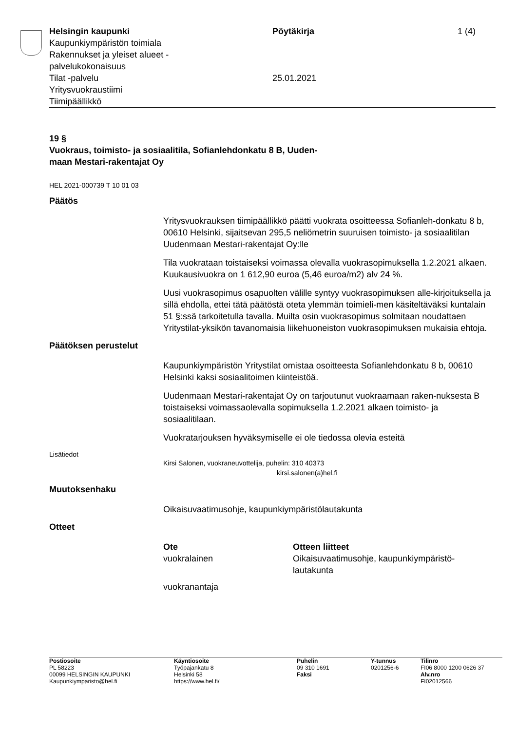| Helsingin kaupunki Kaupunkiympäristön toimiala Rakennukset ja yleiset alueet - palvelukokonaisuus Tilat -palvelu Yritysvuokraustiimi Tiimipäällikkö | Pöytäkirja 25.01.2021 | 1 (4) |
19 §
Vuokraus, toimisto- ja sosiaalitila, Sofianlehdonkatu 8 B, Uuden-
maan Mestari-rakentajat Oy
HEL 2021-000739 T 10 01 03
Päätös
Yritysvuokrauksen tiimipäällikkö päätti vuokrata osoitteessa Sofianleh-donkatu 8 b, 00610 Helsinki, sijaitsevan 295,5 neliömetrin suuruisen toimisto- ja sosiaalitilan Uudenmaan Mestari-rakentajat Oy:lle
Tila vuokrataan toistaiseksi voimassa olevalla vuokrasopimuksella 1.2.2021 alkaen. Kuukausivuokra on 1 612,90 euroa (5,46 euroa/m2) alv 24 %.
Uusi vuokrasopimus osapuolten välille syntyy vuokrasopimuksen alle-kirjoituksella ja sillä ehdolla, ettei tätä päätöstä oteta ylemmän toimieli-men käsiteltäväksi kuntalain 51 §:ssä tarkoitetulla tavalla. Muilta osin vuokrasopimus solmitaan noudattaen Yritystilat-yksikön tavanomaisia liikehuoneiston vuokrasopimuksen mukaisia ehtoja.
Päätöksen perustelut
Kaupunkiympäristön Yritystilat omistaa osoitteesta Sofianlehdonkatu 8 b, 00610 Helsinki kaksi sosiaalitoimen kiinteistöä.
Uudenmaan Mestari-rakentajat Oy on tarjoutunut vuokraamaan raken-nuksesta B toistaiseksi voimassaolevalla sopimuksella 1.2.2021 alkaen toimisto- ja sosiaalitilaan.
Vuokratarjouksen hyväksymiselle ei ole tiedossa olevia esteitä
Lisätiedot
Kirsi Salonen, vuokraneuvottelija, puhelin: 310 40373
kirsi.salonen(a)hel.fi
Muutoksenhaku
Oikaisuvaatimusohje, kaupunkiympäristölautakunta
Otteet
| Ote | Otteen liitteet |
| --- | --- |
| vuokralainen | Oikaisuvaatimusohje, kaupunkiympäristö- lautakunta |
| vuokranantaja | |
| Postiosoite PL 58223 00099 HELSINGIN KAUPUNKI Kaupunkiymparisto@hel.fi | Käyntiosoite Työpajankatu 8 Helsinki 58 https://www.hel.fi/ | Puhelin 09 310 1691 Faksi | Y-tunnus 0201256-6 | Tilinro FI06 8000 1200 0626 37 Alv.nro FI02012566 |